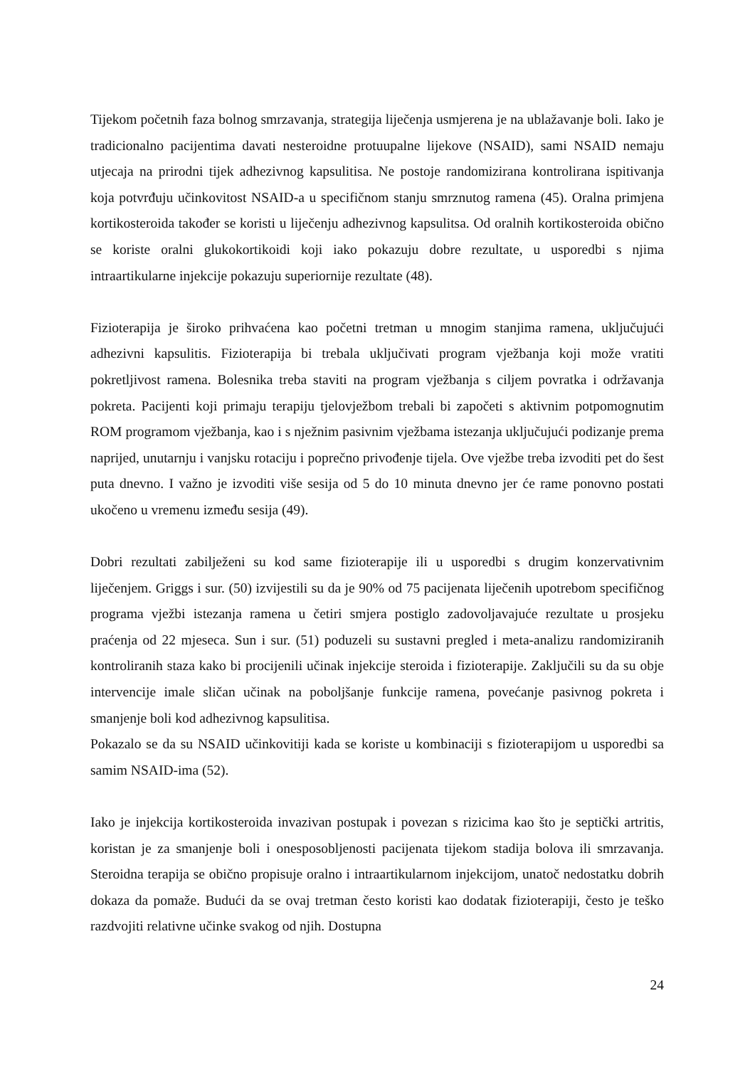Tijekom početnih faza bolnog smrzavanja, strategija liječenja usmjerena je na ublažavanje boli. Iako je tradicionalno pacijentima davati nesteroidne protuupalne lijekove (NSAID), sami NSAID nemaju utjecaja na prirodni tijek adhezivnog kapsulitisa. Ne postoje randomizirana kontrolirana ispitivanja koja potvrđuju učinkovitost NSAID-a u specifičnom stanju smrznutog ramena (45). Oralna primjena kortikosteroida također se koristi u liječenju adhezivnog kapsulitsa. Od oralnih kortikosteroida obično se koriste oralni glukokortikoidi koji iako pokazuju dobre rezultate, u usporedbi s njima intraartikularne injekcije pokazuju superiornije rezultate (48).
Fizioterapija je široko prihvaćena kao početni tretman u mnogim stanjima ramena, uključujući adhezivni kapsulitis. Fizioterapija bi trebala uključivati program vježbanja koji može vratiti pokretljivost ramena. Bolesnika treba staviti na program vježbanja s ciljem povratka i održavanja pokreta. Pacijenti koji primaju terapiju tjelovježbom trebali bi započeti s aktivnim potpomognutim ROM programom vježbanja, kao i s nježnim pasivnim vježbama istezanja uključujući podizanje prema naprijed, unutarnju i vanjsku rotaciju i poprečno privođenje tijela. Ove vježbe treba izvoditi pet do šest puta dnevno. I važno je izvoditi više sesija od 5 do 10 minuta dnevno jer će rame ponovno postati ukočeno u vremenu između sesija (49).
Dobri rezultati zabilježeni su kod same fizioterapije ili u usporedbi s drugim konzervativnim liječenjem. Griggs i sur. (50) izvijestili su da je 90% od 75 pacijenata liječenih upotrebom specifičnog programa vježbi istezanja ramena u četiri smjera postiglo zadovoljavajuće rezultate u prosjeku praćenja od 22 mjeseca. Sun i sur. (51) poduzeli su sustavni pregled i meta-analizu randomiziranih kontroliranih staza kako bi procijenili učinak injekcije steroida i fizioterapije. Zaključili su da su obje intervencije imale sličan učinak na poboljšanje funkcije ramena, povećanje pasivnog pokreta i smanjenje boli kod adhezivnog kapsulitisa.
Pokazalo se da su NSAID učinkovitiji kada se koriste u kombinaciji s fizioterapijom u usporedbi sa samim NSAID-ima (52).
Iako je injekcija kortikosteroida invazivan postupak i povezan s rizicima kao što je septički artritis, koristan je za smanjenje boli i onesposobljenosti pacijenata tijekom stadija bolova ili smrzavanja. Steroidna terapija se obično propisuje oralno i intraartikularnom injekcijom, unatoč nedostatku dobrih dokaza da pomaže. Budući da se ovaj tretman često koristi kao dodatak fizioterapiji, često je teško razdvojiti relativne učinke svakog od njih. Dostupna
24